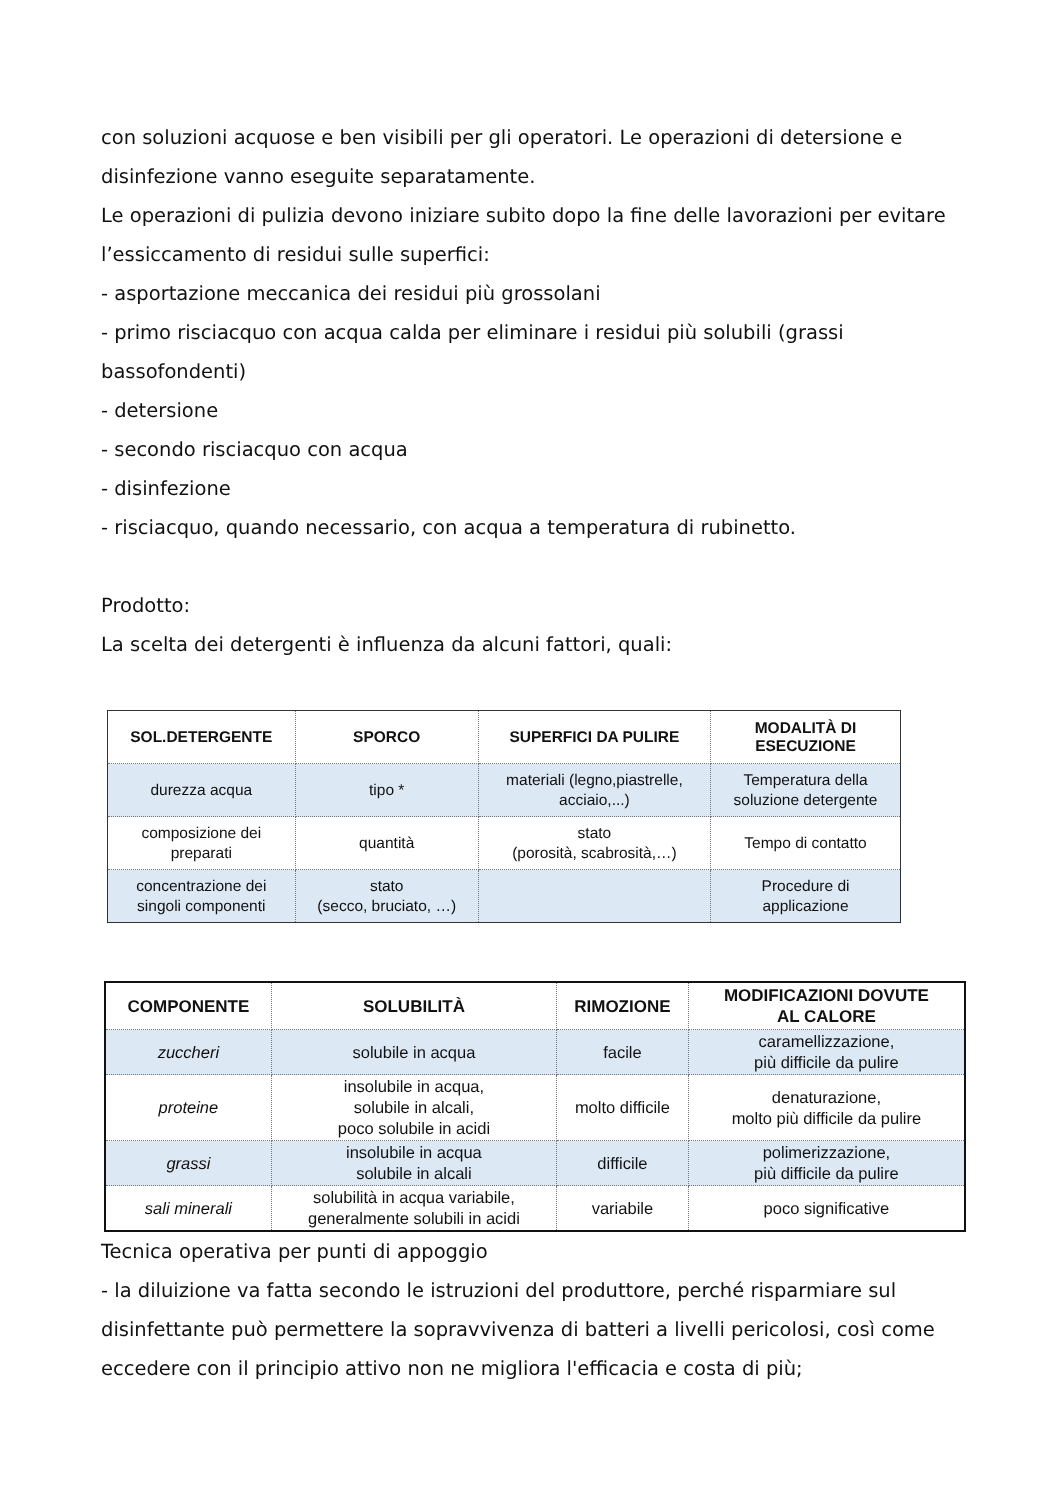con soluzioni acquose e ben visibili per gli operatori. Le operazioni di detersione e
disinfezione vanno eseguite separatamente.
Le operazioni di pulizia devono iniziare subito dopo la fine delle lavorazioni per evitare
l’essiccamento di residui sulle superfici:
- asportazione meccanica dei residui più grossolani
- primo risciacquo con acqua calda per eliminare i residui più solubili (grassi
bassofondenti)
- detersione
- secondo risciacquo con acqua
- disinfezione
- risciacquo, quando necessario, con acqua a temperatura di rubinetto.
Prodotto:
La scelta dei detergenti è influenza da alcuni fattori, quali:
| SOL.DETERGENTE | SPORCO | SUPERFICI DA PULIRE | MODALITÀ DI ESECUZIONE |
| --- | --- | --- | --- |
| durezza acqua | tipo * | materiali (legno,piastrelle, acciaio,...) | Temperatura della soluzione detergente |
| composizione dei preparati | quantità | stato (porosità, scabrosità,…) | Tempo di contatto |
| concentrazione dei singoli componenti | stato (secco, bruciato, …) | | Procedure di applicazione |
| COMPONENTE | SOLUBILITÀ | RIMOZIONE | MODIFICAZIONI DOVUTE AL CALORE |
| --- | --- | --- | --- |
| zuccheri | solubile in acqua | facile | caramellizzazione, più difficile da pulire |
| proteine | insolubile in acqua, solubile in alcali, poco solubile in acidi | molto difficile | denaturazione, molto più difficile da pulire |
| grassi | insolubile in acqua solubile in alcali | difficile | polimerizzazione, più difficile da pulire |
| sali minerali | solubilità in acqua variabile, generalmente solubili in acidi | variabile | poco significative |
Tecnica operativa per punti di appoggio
- la diluizione va fatta secondo le istruzioni del produttore, perché risparmiare sul
disinfettante può permettere la sopravvivenza di batteri a livelli pericolosi, così come
eccedere con il principio attivo non ne migliora l'efficacia e costa di più;